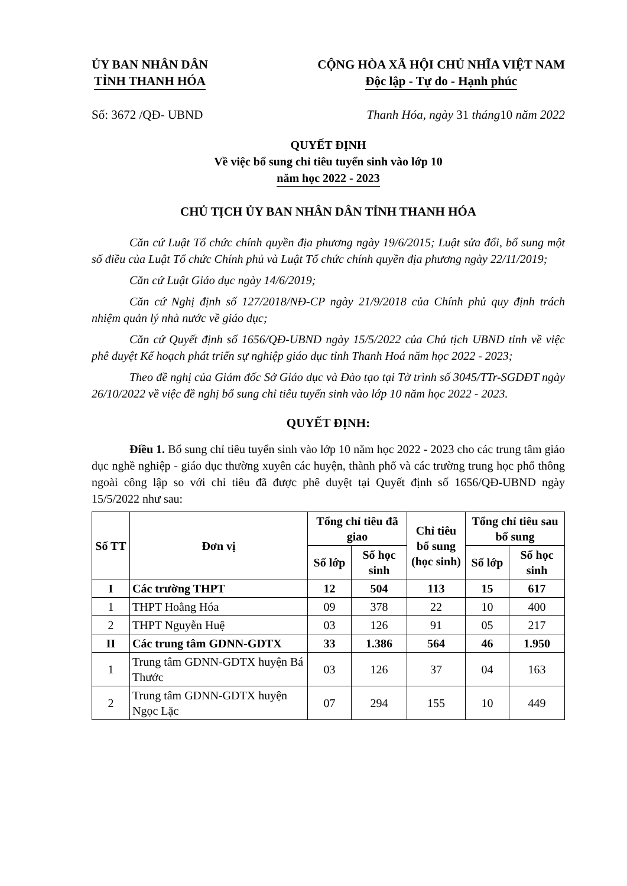ỦY BAN NHÂN DÂN
TỈNH THANH HÓA
CỘNG HÒA XÃ HỘI CHỦ NHĨA VIỆT NAM
Độc lập - Tự do - Hạnh phúc
Số: 3672 /QĐ- UBND Thanh Hóa, ngày 31 tháng10 năm 2022
QUYẾT ĐỊNH
Về việc bổ sung chỉ tiêu tuyển sinh vào lớp 10
năm học 2022 - 2023
CHỦ TỊCH ỦY BAN NHÂN DÂN TỈNH THANH HÓA
Căn cứ Luật Tổ chức chính quyền địa phương ngày 19/6/2015; Luật sửa đổi, bổ sung một số điều của Luật Tổ chức Chính phủ và Luật Tổ chức chính quyền địa phương ngày 22/11/2019;
Căn cứ Luật Giáo dục ngày 14/6/2019;
Căn cứ Nghị định số 127/2018/NĐ-CP ngày 21/9/2018 của Chính phủ quy định trách nhiệm quản lý nhà nước về giáo dục;
Căn cứ Quyết định số 1656/QĐ-UBND ngày 15/5/2022 của Chủ tịch UBND tỉnh về việc phê duyệt Kế hoạch phát triển sự nghiệp giáo dục tỉnh Thanh Hoá năm học 2022 - 2023;
Theo đề nghị của Giám đốc Sở Giáo dục và Đào tạo tại Tờ trình số 3045/TTr-SGDĐT ngày 26/10/2022 về việc đề nghị bổ sung chỉ tiêu tuyển sinh vào lớp 10 năm học 2022 - 2023.
QUYẾT ĐỊNH:
Điều 1. Bổ sung chỉ tiêu tuyển sinh vào lớp 10 năm học 2022 - 2023 cho các trung tâm giáo dục nghề nghiệp - giáo dục thường xuyên các huyện, thành phố và các trường trung học phổ thông ngoài công lập so với chỉ tiêu đã được phê duyệt tại Quyết định số 1656/QĐ-UBND ngày 15/5/2022 như sau:
| Số TT | Đơn vị | Tổng chỉ tiêu đã giao | | Chỉ tiêu bổ sung (học sinh) | Tổng chỉ tiêu sau bổ sung | |
| --- | --- | --- | --- | --- | --- | --- |
| | | Số lớp | Số học sinh | | Số lớp | Số học sinh |
| I | Các trường THPT | 12 | 504 | 113 | 15 | 617 |
| 1 | THPT Hoằng Hóa | 09 | 378 | 22 | 10 | 400 |
| 2 | THPT Nguyễn Huệ | 03 | 126 | 91 | 05 | 217 |
| II | Các trung tâm GDNN-GDTX | 33 | 1.386 | 564 | 46 | 1.950 |
| 1 | Trung tâm GDNN-GDTX huyện Bá Thước | 03 | 126 | 37 | 04 | 163 |
| 2 | Trung tâm GDNN-GDTX huyện Ngọc Lặc | 07 | 294 | 155 | 10 | 449 |